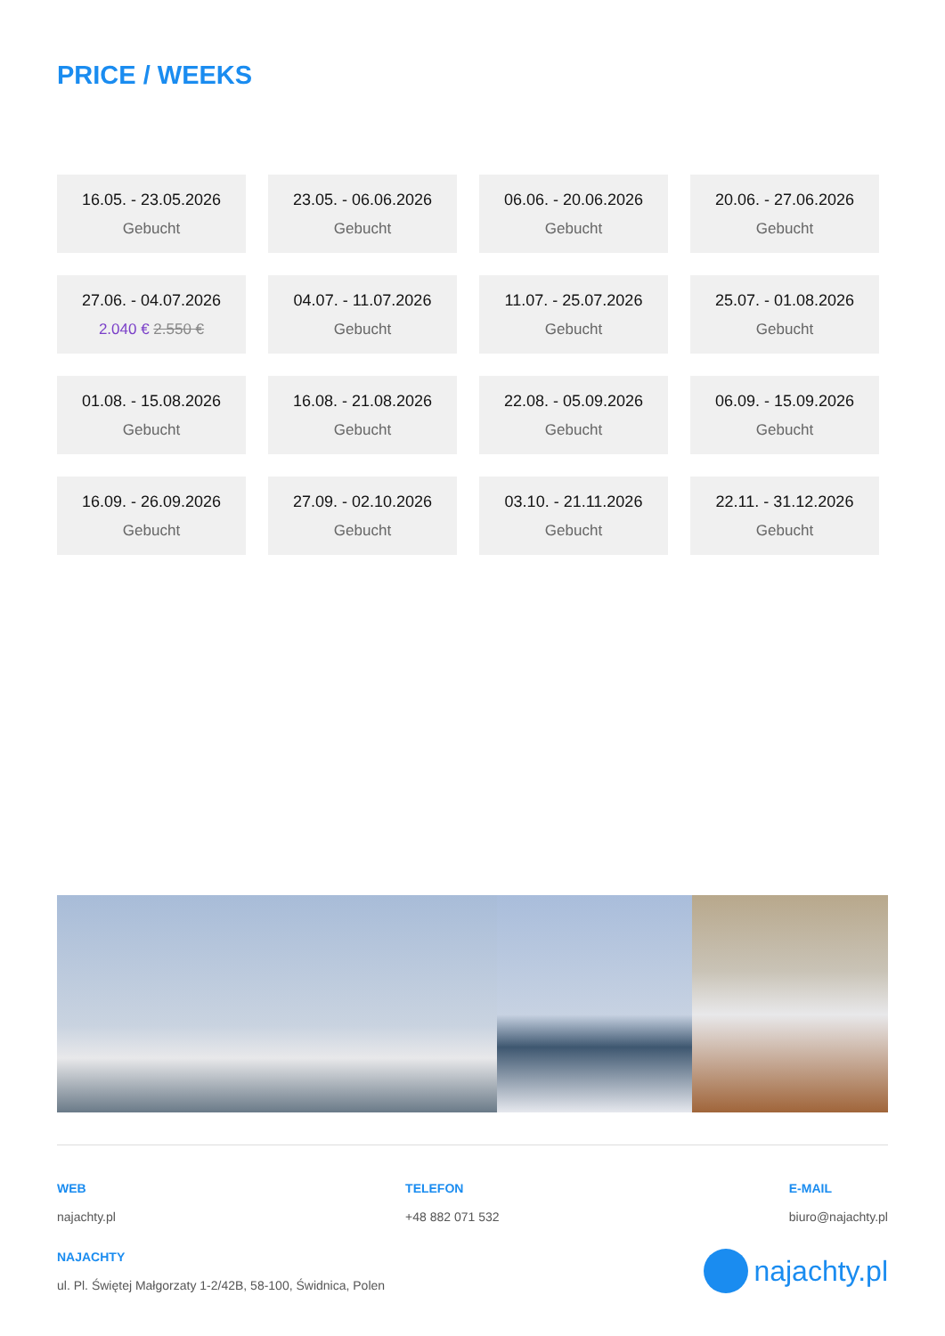PRICE / WEEKS
16.05. - 23.05.2026
Gebucht
23.05. - 06.06.2026
Gebucht
06.06. - 20.06.2026
Gebucht
20.06. - 27.06.2026
Gebucht
27.06. - 04.07.2026
2.040 € 2.550 €
04.07. - 11.07.2026
Gebucht
11.07. - 25.07.2026
Gebucht
25.07. - 01.08.2026
Gebucht
01.08. - 15.08.2026
Gebucht
16.08. - 21.08.2026
Gebucht
22.08. - 05.09.2026
Gebucht
06.09. - 15.09.2026
Gebucht
16.09. - 26.09.2026
Gebucht
27.09. - 02.10.2026
Gebucht
03.10. - 21.11.2026
Gebucht
22.11. - 31.12.2026
Gebucht
WEB
najachty.pl
TELEFON
+48 882 071 532
E-MAIL
biuro@najachty.pl
NAJACHTY
ul. Pl. Świętej Małgorzaty 1-2/42B, 58-100, Świdnica, Polen
najachty.pl